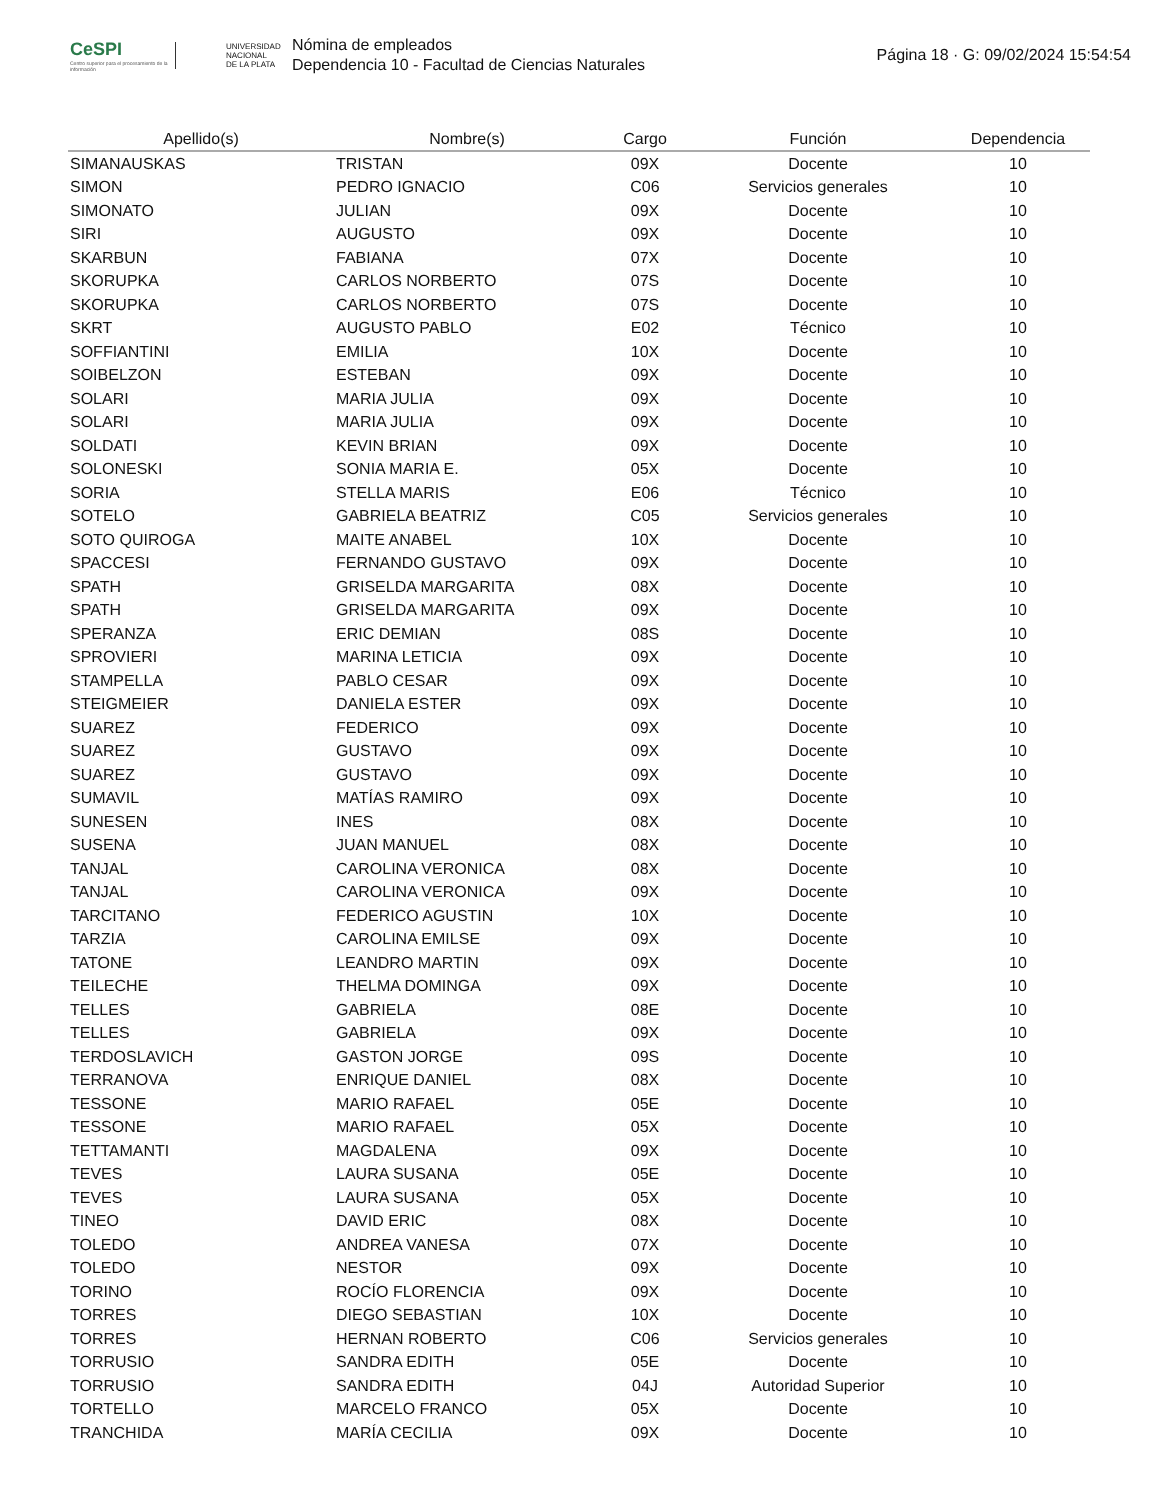CeSPI
Centro superior para el procesamiento de la información
UNIVERSIDAD NACIONAL DE LA PLATA
Nómina de empleados
Dependencia 10 - Facultad de Ciencias Naturales
Página 18 · G: 09/02/2024 15:54:54
| Apellido(s) | Nombre(s) | Cargo | Función | Dependencia |
| --- | --- | --- | --- | --- |
| SIMANAUSKAS | TRISTAN | 09X | Docente | 10 |
| SIMON | PEDRO IGNACIO | C06 | Servicios generales | 10 |
| SIMONATO | JULIAN | 09X | Docente | 10 |
| SIRI | AUGUSTO | 09X | Docente | 10 |
| SKARBUN | FABIANA | 07X | Docente | 10 |
| SKORUPKA | CARLOS NORBERTO | 07S | Docente | 10 |
| SKORUPKA | CARLOS NORBERTO | 07S | Docente | 10 |
| SKRT | AUGUSTO PABLO | E02 | Técnico | 10 |
| SOFFIANTINI | EMILIA | 10X | Docente | 10 |
| SOIBELZON | ESTEBAN | 09X | Docente | 10 |
| SOLARI | MARIA JULIA | 09X | Docente | 10 |
| SOLARI | MARIA JULIA | 09X | Docente | 10 |
| SOLDATI | KEVIN BRIAN | 09X | Docente | 10 |
| SOLONESKI | SONIA MARIA E. | 05X | Docente | 10 |
| SORIA | STELLA MARIS | E06 | Técnico | 10 |
| SOTELO | GABRIELA BEATRIZ | C05 | Servicios generales | 10 |
| SOTO QUIROGA | MAITE ANABEL | 10X | Docente | 10 |
| SPACCESI | FERNANDO GUSTAVO | 09X | Docente | 10 |
| SPATH | GRISELDA MARGARITA | 08X | Docente | 10 |
| SPATH | GRISELDA MARGARITA | 09X | Docente | 10 |
| SPERANZA | ERIC DEMIAN | 08S | Docente | 10 |
| SPROVIERI | MARINA LETICIA | 09X | Docente | 10 |
| STAMPELLA | PABLO CESAR | 09X | Docente | 10 |
| STEIGMEIER | DANIELA ESTER | 09X | Docente | 10 |
| SUAREZ | FEDERICO | 09X | Docente | 10 |
| SUAREZ | GUSTAVO | 09X | Docente | 10 |
| SUAREZ | GUSTAVO | 09X | Docente | 10 |
| SUMAVIL | MATÍAS RAMIRO | 09X | Docente | 10 |
| SUNESEN | INES | 08X | Docente | 10 |
| SUSENA | JUAN MANUEL | 08X | Docente | 10 |
| TANJAL | CAROLINA VERONICA | 08X | Docente | 10 |
| TANJAL | CAROLINA VERONICA | 09X | Docente | 10 |
| TARCITANO | FEDERICO AGUSTIN | 10X | Docente | 10 |
| TARZIA | CAROLINA EMILSE | 09X | Docente | 10 |
| TATONE | LEANDRO MARTIN | 09X | Docente | 10 |
| TEILECHE | THELMA DOMINGA | 09X | Docente | 10 |
| TELLES | GABRIELA | 08E | Docente | 10 |
| TELLES | GABRIELA | 09X | Docente | 10 |
| TERDOSLAVICH | GASTON JORGE | 09S | Docente | 10 |
| TERRANOVA | ENRIQUE DANIEL | 08X | Docente | 10 |
| TESSONE | MARIO RAFAEL | 05E | Docente | 10 |
| TESSONE | MARIO RAFAEL | 05X | Docente | 10 |
| TETTAMANTI | MAGDALENA | 09X | Docente | 10 |
| TEVES | LAURA SUSANA | 05E | Docente | 10 |
| TEVES | LAURA SUSANA | 05X | Docente | 10 |
| TINEO | DAVID ERIC | 08X | Docente | 10 |
| TOLEDO | ANDREA VANESA | 07X | Docente | 10 |
| TOLEDO | NESTOR | 09X | Docente | 10 |
| TORINO | ROCÍO FLORENCIA | 09X | Docente | 10 |
| TORRES | DIEGO SEBASTIAN | 10X | Docente | 10 |
| TORRES | HERNAN ROBERTO | C06 | Servicios generales | 10 |
| TORRUSIO | SANDRA EDITH | 05E | Docente | 10 |
| TORRUSIO | SANDRA EDITH | 04J | Autoridad Superior | 10 |
| TORTELLO | MARCELO FRANCO | 05X | Docente | 10 |
| TRANCHIDA | MARÍA CECILIA | 09X | Docente | 10 |